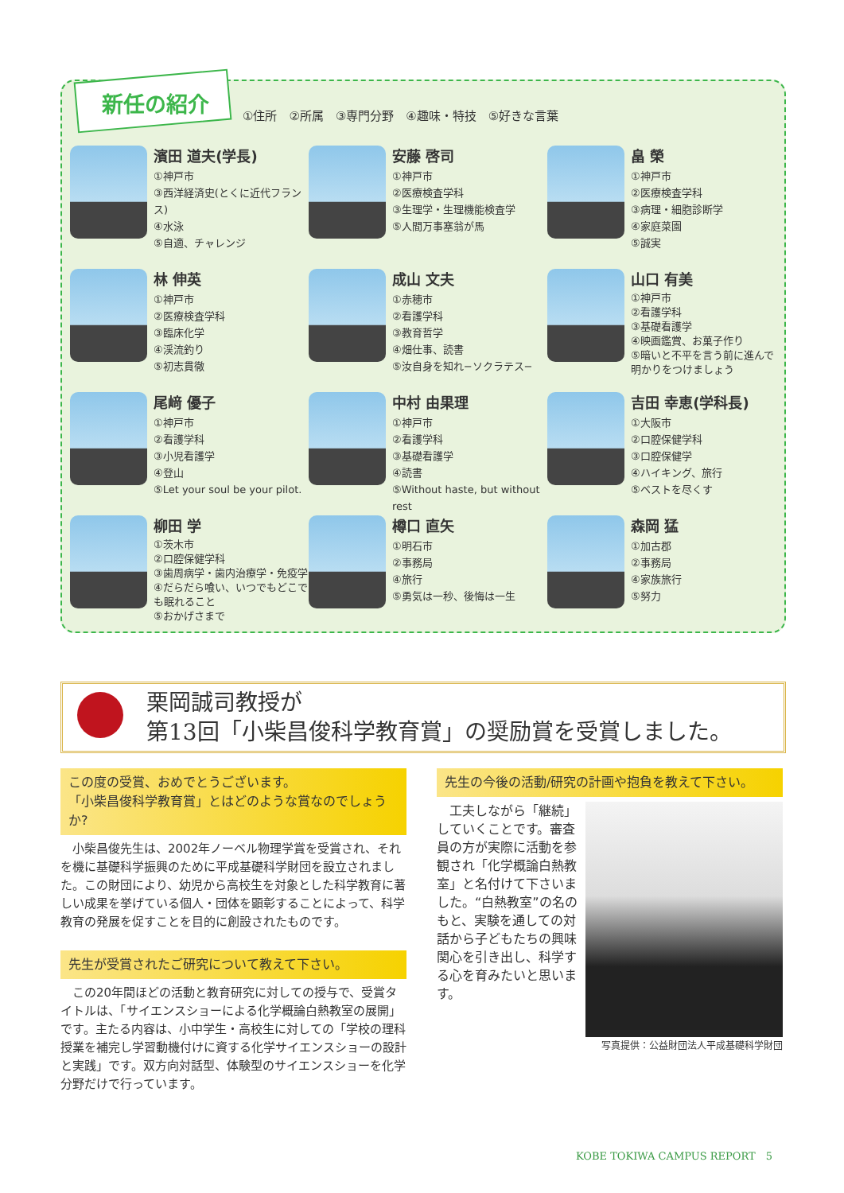新任の紹介
①住所　②所属　③専門分野　④趣味・特技　⑤好きな言葉
濱田 道夫(学長)
①神戸市
③西洋経済史(とくに近代フランス)
④水泳
⑤自適、チャレンジ
安藤 啓司
①神戸市
②医療検査学科
③生理学・生理機能検査学
⑤人間万事塞翁が馬
畠 榮
①神戸市
②医療検査学科
③病理・細胞診断学
④家庭菜園
⑤誠実
林 伸英
①神戸市
②医療検査学科
③臨床化学
④渓流釣り
⑤初志貫徹
成山 文夫
①赤穂市
②看護学科
③教育哲学
④畑仕事、読書
⑤汝自身を知れ−ソクラテス−
山口 有美
①神戸市
②看護学科
③基礎看護学
④映画鑑賞、お菓子作り
⑤暗いと不平を言う前に進んで明かりをつけましょう
尾﨑 優子
①神戸市
②看護学科
③小児看護学
④登山
⑤Let your soul be your pilot.
中村 由果理
①神戸市
②看護学科
③基礎看護学
④読書
⑤Without haste, but without rest
吉田 幸恵(学科長)
①大阪市
②口腔保健学科
③口腔保健学
④ハイキング、旅行
⑤ベストを尽くす
柳田 学
①茨木市
②口腔保健学科
③歯周病学・歯内治療学・免疫学
④だらだら喰い、いつでもどこでも眠れること
⑤おかげさまで
樽口 直矢
①明石市
②事務局
④旅行
⑤勇気は一秒、後悔は一生
森岡 猛
①加古郡
②事務局
④家族旅行
⑤努力
栗岡誠司教授が
第13回「小柴昌俊科学教育賞」の奨励賞を受賞しました。
この度の受賞、おめでとうございます。
「小柴昌俊科学教育賞」とはどのような賞なのでしょうか?
小柴昌俊先生は、2002年ノーベル物理学賞を受賞され、それを機に基礎科学振興のために平成基礎科学財団を設立されました。この財団により、幼児から高校生を対象とした科学教育に著しい成果を挙げている個人・団体を顕彰することによって、科学教育の発展を促すことを目的に創設されたものです。
先生が受賞されたご研究について教えて下さい。
この20年間ほどの活動と教育研究に対しての授与で、受賞タイトルは、「サイエンスショーによる化学概論白熱教室の展開」です。主たる内容は、小中学生・高校生に対しての「学校の理科授業を補完し学習動機付けに資する化学サイエンスショーの設計と実践」です。双方向対話型、体験型のサイエンスショーを化学分野だけで行っています。
先生の今後の活動/研究の計画や抱負を教えて下さい。
工夫しながら「継続」していくことです。審査員の方が実際に活動を参観され「化学概論白熱教室」と名付けて下さいました。“白熱教室”の名のもと、実験を通しての対話から子どもたちの興味関心を引き出し、科学する心を育みたいと思います。
写真提供：公益財団法人平成基礎科学財団
KOBE TOKIWA CAMPUS REPORT　5